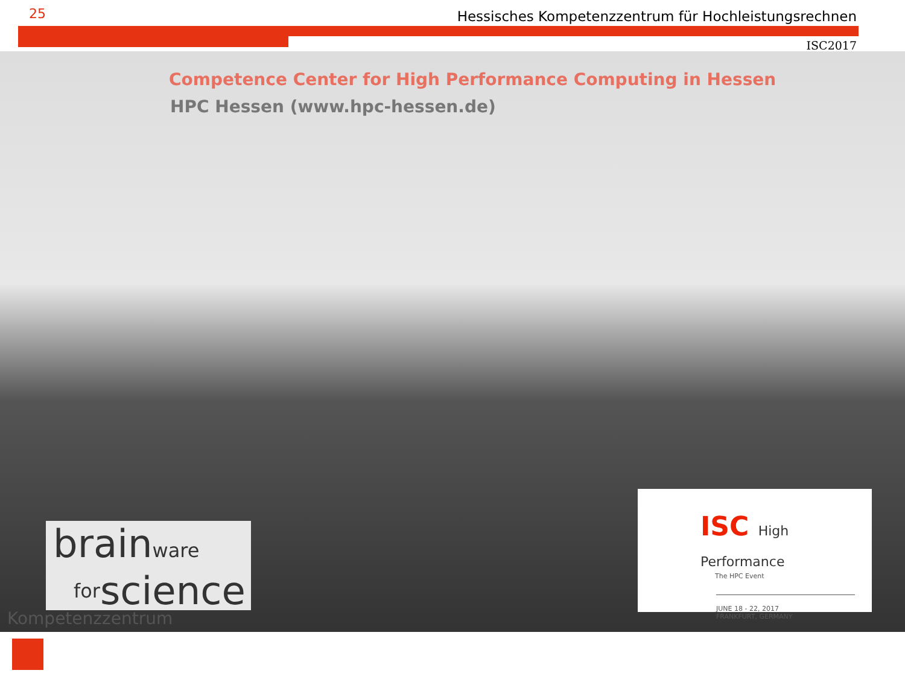25
Hessisches Kompetenzzentrum für Hochleistungsrechnen
ISC2017
Competence Center for High Performance Computing in Hessen
HPC Hessen (www.hpc-hessen.de)
brainware
forscience
Kompetenzzentrum
ISC High Performance
The HPC Event
JUNE 18 - 22, 2017
FRANKFURT, GERMANY